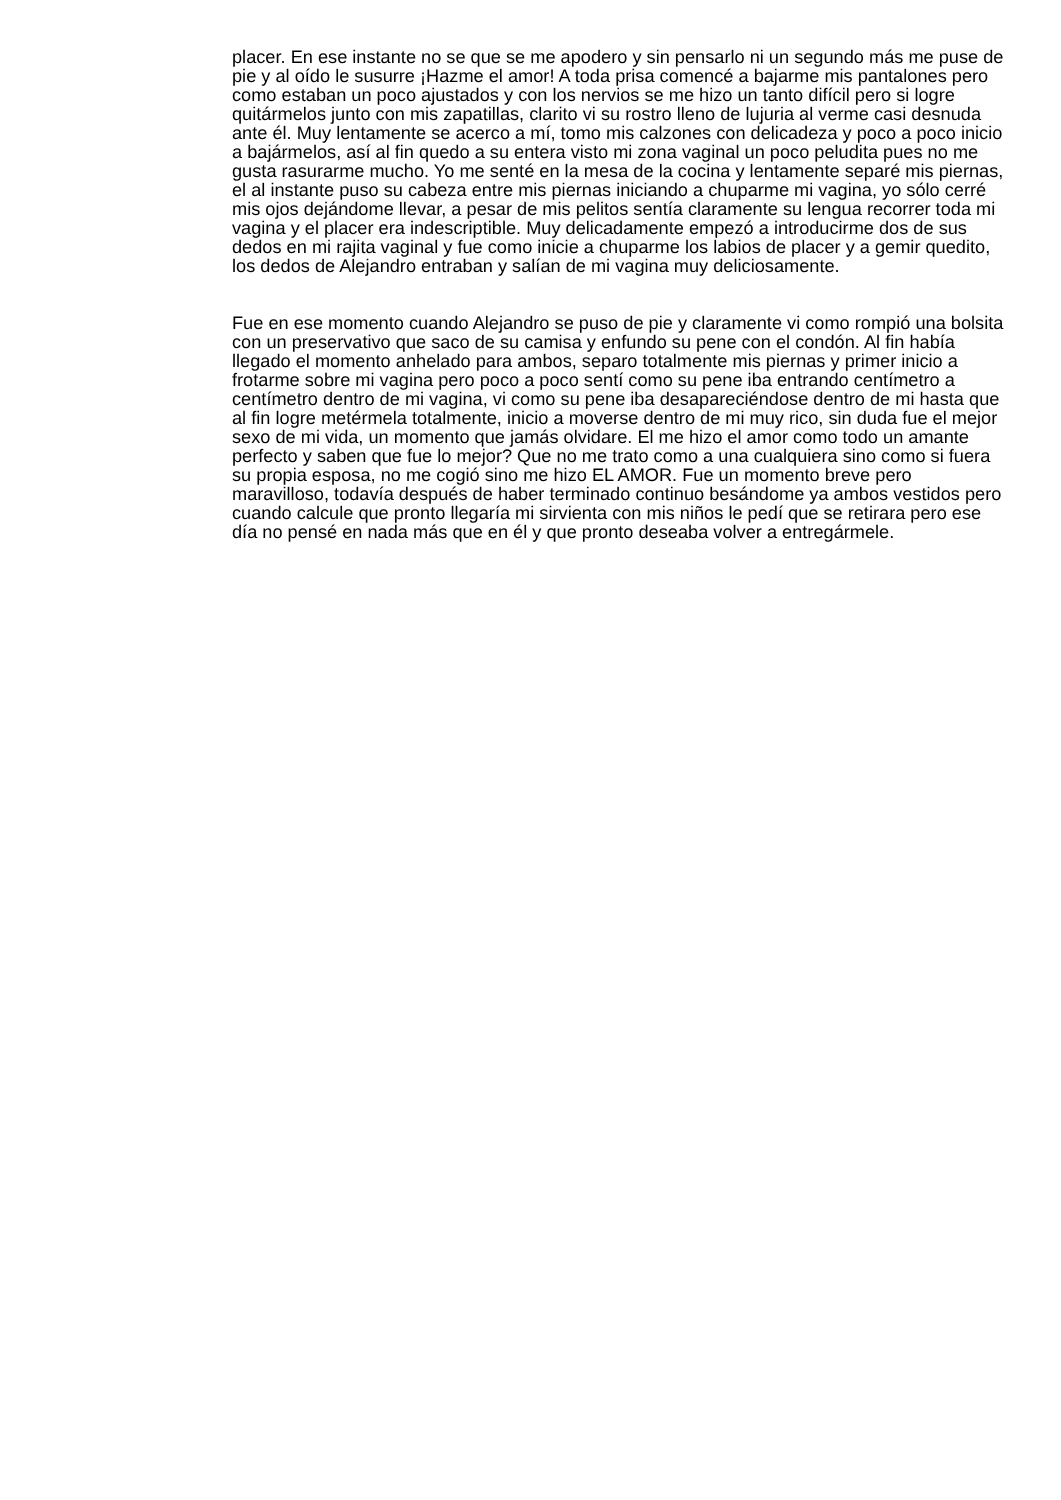placer. En ese instante no se que se me apodero y sin pensarlo ni un segundo más me puse de pie y al oído le susurre ¡Hazme el amor! A toda prisa comencé a bajarme mis pantalones pero como estaban un poco ajustados y con los nervios se me hizo un tanto difícil pero si logre quitármelos junto con mis zapatillas, clarito vi su rostro lleno de lujuria al verme casi desnuda ante él. Muy lentamente se acerco a mí, tomo mis calzones con delicadeza y poco a poco inicio a bajármelos, así al fin quedo a su entera visto mi zona vaginal un poco peludita pues no me gusta rasurarme mucho. Yo me senté en la mesa de la cocina y lentamente separé mis piernas, el al instante puso su cabeza entre mis piernas iniciando a chuparme mi vagina, yo sólo cerré mis ojos dejándome llevar, a pesar de mis pelitos sentía claramente su lengua recorrer toda mi vagina y el placer era indescriptible. Muy delicadamente empezó a introducirme dos de sus dedos en mi rajita vaginal y fue como inicie a chuparme los labios de placer y a gemir quedito, los dedos de Alejandro entraban y salían de mi vagina muy deliciosamente.
Fue en ese momento cuando Alejandro se puso de pie y claramente vi como rompió una bolsita con un preservativo que saco de su camisa y enfundo su pene con el condón. Al fin había llegado el momento anhelado para ambos, separo totalmente mis piernas y primer inicio a frotarme sobre mi vagina pero poco a poco sentí como su pene iba entrando centímetro a centímetro dentro de mi vagina, vi como su pene iba desapareciéndose dentro de mi hasta que al fin logre metérmela totalmente, inicio a moverse dentro de mi muy rico, sin duda fue el mejor sexo de mi vida, un momento que jamás olvidare. El me hizo el amor como todo un amante perfecto y saben que fue lo mejor? Que no me trato como a una cualquiera sino como si fuera su propia esposa, no me cogió sino me hizo EL AMOR. Fue un momento breve pero maravilloso, todavía después de haber terminado continuo besándome ya ambos vestidos pero cuando calcule que pronto llegaría mi sirvienta con mis niños le pedí que se retirara pero ese día no pensé en nada más que en él y que pronto deseaba volver a entregármele.